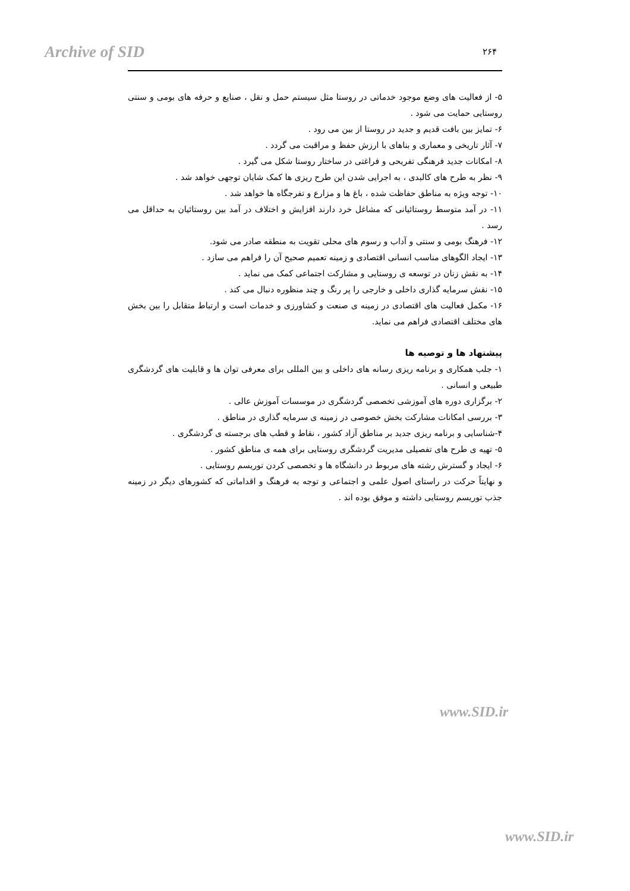Archive of SID ۲۶۴
۵- از فعالیت های وضع موجود خدماتی در روستا مثل سیستم حمل و نقل ، صنایع و حرفه های بومی و سنتی روستایی حمایت می شود .
۶- تمایز بین بافت قدیم و جدید در روستا از بین می رود .
۷- آثار تاریخی و معماری و بناهای با ارزش حفظ و مراقبت می گردد .
۸- امکانات جدید فرهنگی تفریحی و فراغتی در ساختار روستا شکل می گیرد .
۹- نظر به طرح های کالبدی ، به اجرایی شدن این طرح ریزی ها کمک شایان توجهی خواهد شد .
۱۰- توجه ویژه به مناطق حفاظت شده ، باغ ها و مزارع و تفرجگاه ها خواهد شد .
۱۱- در آمد متوسط روستائیانی که مشاغل خرد دارند افزایش و اختلاف در آمد بین روستائیان به حداقل می رسد .
۱۲- فرهنگ بومی و سنتی و آداب و رسوم های محلی تقویت به منطقه صادر می شود.
۱۳- ایجاد الگوهای مناسب انسانی اقتصادی و زمینه تعمیم صحیح آن را فراهم می سازد .
۱۴- به نقش زنان در توسعه ی روستایی و مشارکت اجتماعی کمک می نماید .
۱۵- نقش سرمایه گذاری داخلی و خارجی را پر رنگ و چند منظوره دنبال می کند .
۱۶- مکمل فعالیت های اقتصادی در زمینه ی صنعت و کشاورزی و خدمات است و ارتباط متقابل را بین بخش های مختلف اقتصادی فراهم می نماید.
پیشنهاد ها و توصیه ها
۱- جلب همکاری و برنامه ریزی رسانه های داخلی و بین المللی برای معرفی توان ها و قابلیت های گردشگری طبیعی و انسانی .
۲- برگزاری دوره های آموزشی تخصصی گردشگری در موسسات آموزش عالی .
۳- بررسی امکانات مشارکت بخش خصوصی در زمینه ی سرمایه گذاری در مناطق .
۴-شناسایی و برنامه ریزی جدید بر مناطق آزاد کشور ، نقاط و قطب های برجسته ی گردشگری .
۵- تهیه ی طرح های تفصیلی مدیریت گردشگری روستایی برای همه ی مناطق کشور .
۶- ایجاد و گسترش رشته های مربوط در دانشگاه ها و تخصصی کردن توریسم روستایی .
و نهایتاً حرکت در راستای اصول علمی و اجتماعی و توجه به فرهنگ و اقداماتی که کشورهای دیگر در زمینه جذب توریسم روستایی داشته و موفق بوده اند .
www.SID.ir
www.SID.ir